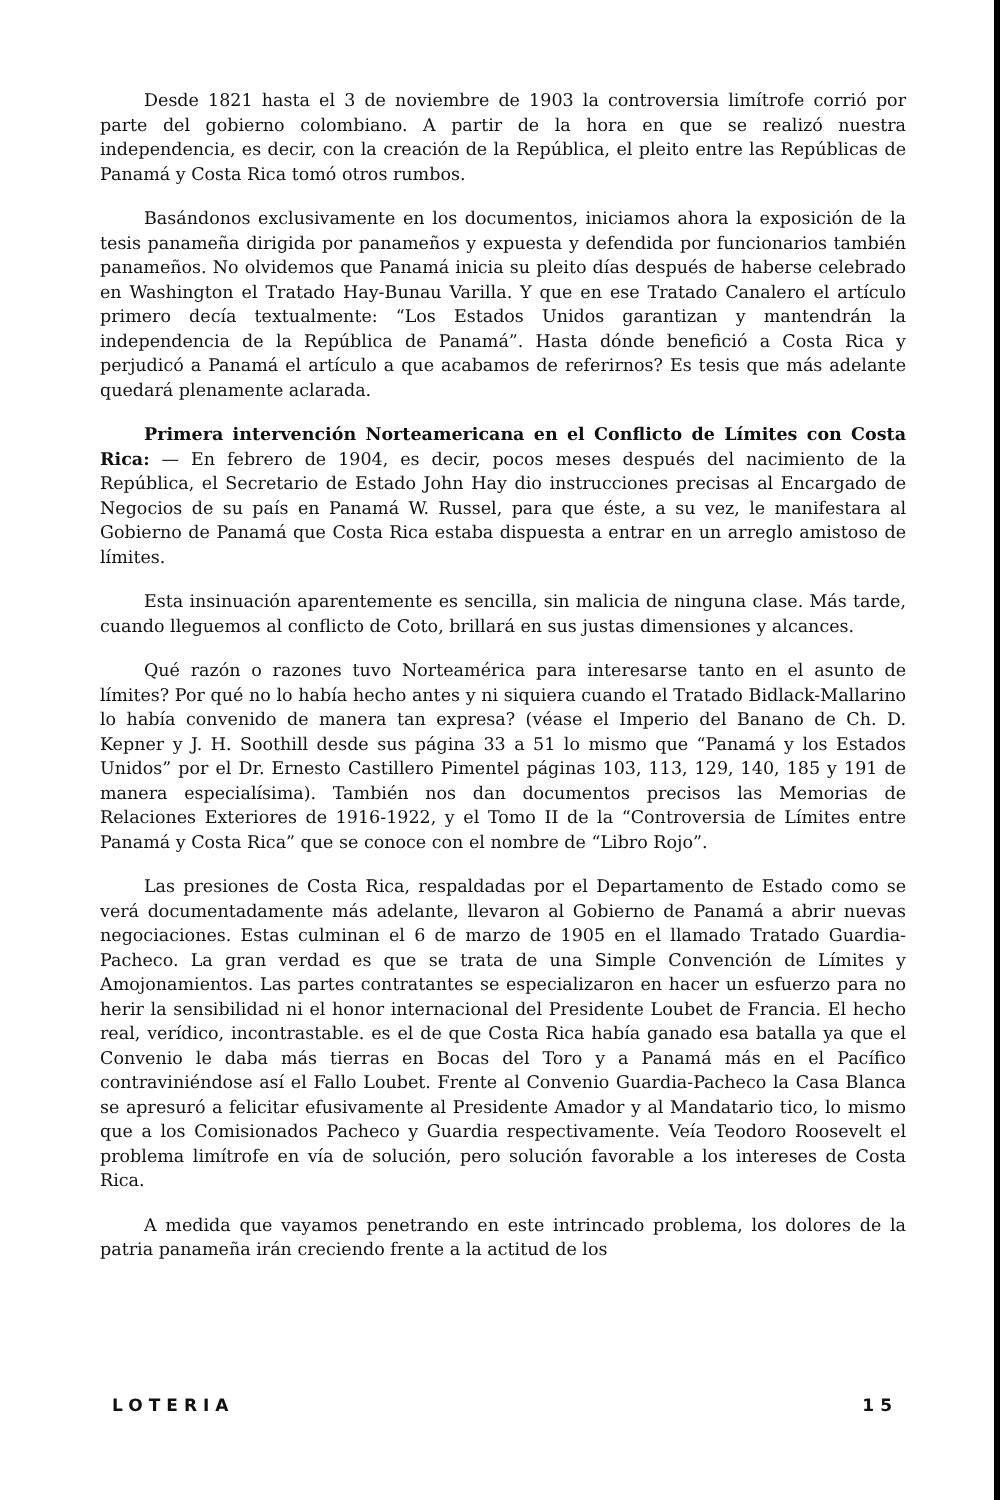Desde 1821 hasta el 3 de noviembre de 1903 la controversia limítrofe corrió por parte del gobierno colombiano. A partir de la hora en que se realizó nuestra independencia, es decir, con la creación de la República, el pleito entre las Repúblicas de Panamá y Costa Rica tomó otros rumbos.
Basándonos exclusivamente en los documentos, iniciamos ahora la exposición de la tesis panameña dirigida por panameños y expuesta y defendida por funcionarios también panameños. No olvidemos que Panamá inicia su pleito días después de haberse celebrado en Washington el Tratado Hay-Bunau Varilla. Y que en ese Tratado Canalero el artículo primero decía textualmente: “Los Estados Unidos garantizan y mantendrán la independencia de la República de Panamá”. Hasta dónde benefició a Costa Rica y perjudicó a Panamá el artículo a que acabamos de referirnos? Es tesis que más adelante quedará plenamente aclarada.
Primera intervención Norteamericana en el Conflicto de Límites con Costa Rica: — En febrero de 1904, es decir, pocos meses después del nacimiento de la República, el Secretario de Estado John Hay dio instrucciones precisas al Encargado de Negocios de su país en Panamá W. Russel, para que éste, a su vez, le manifestara al Gobierno de Panamá que Costa Rica estaba dispuesta a entrar en un arreglo amistoso de límites.
Esta insinuación aparentemente es sencilla, sin malicia de ninguna clase. Más tarde, cuando lleguemos al conflicto de Coto, brillará en sus justas dimensiones y alcances.
Qué razón o razones tuvo Norteamérica para interesarse tanto en el asunto de límites? Por qué no lo había hecho antes y ni siquiera cuando el Tratado Bidlack-Mallarino lo había convenido de manera tan expresa? (véase el Imperio del Banano de Ch. D. Kepner y J. H. Soothill desde sus página 33 a 51 lo mismo que “Panamá y los Estados Unidos” por el Dr. Ernesto Castillero Pimentel páginas 103, 113, 129, 140, 185 y 191 de manera especialísima). También nos dan documentos precisos las Memorias de Relaciones Exteriores de 1916-1922, y el Tomo II de la “Controversia de Límites entre Panamá y Costa Rica” que se conoce con el nombre de “Libro Rojo”.
Las presiones de Costa Rica, respaldadas por el Departamento de Estado como se verá documentadamente más adelante, llevaron al Gobierno de Panamá a abrir nuevas negociaciones. Estas culminan el 6 de marzo de 1905 en el llamado Tratado Guardia-Pacheco. La gran verdad es que se trata de una Simple Convención de Límites y Amojonamientos. Las partes contratantes se especializaron en hacer un esfuerzo para no herir la sensibilidad ni el honor internacional del Presidente Loubet de Francia. El hecho real, verídico, incontrastable. es el de que Costa Rica había ganado esa batalla ya que el Convenio le daba más tierras en Bocas del Toro y a Panamá más en el Pacífico contraviniéndose así el Fallo Loubet. Frente al Convenio Guardia-Pacheco la Casa Blanca se apresuró a felicitar efusivamente al Presidente Amador y al Mandatario tico, lo mismo que a los Comisionados Pacheco y Guardia respectivamente. Veía Teodoro Roosevelt el problema limítrofe en vía de solución, pero solución favorable a los intereses de Costa Rica.
A medida que vayamos penetrando en este intrincado problema, los dolores de la patria panameña irán creciendo frente a la actitud de los
LOTERIA 15